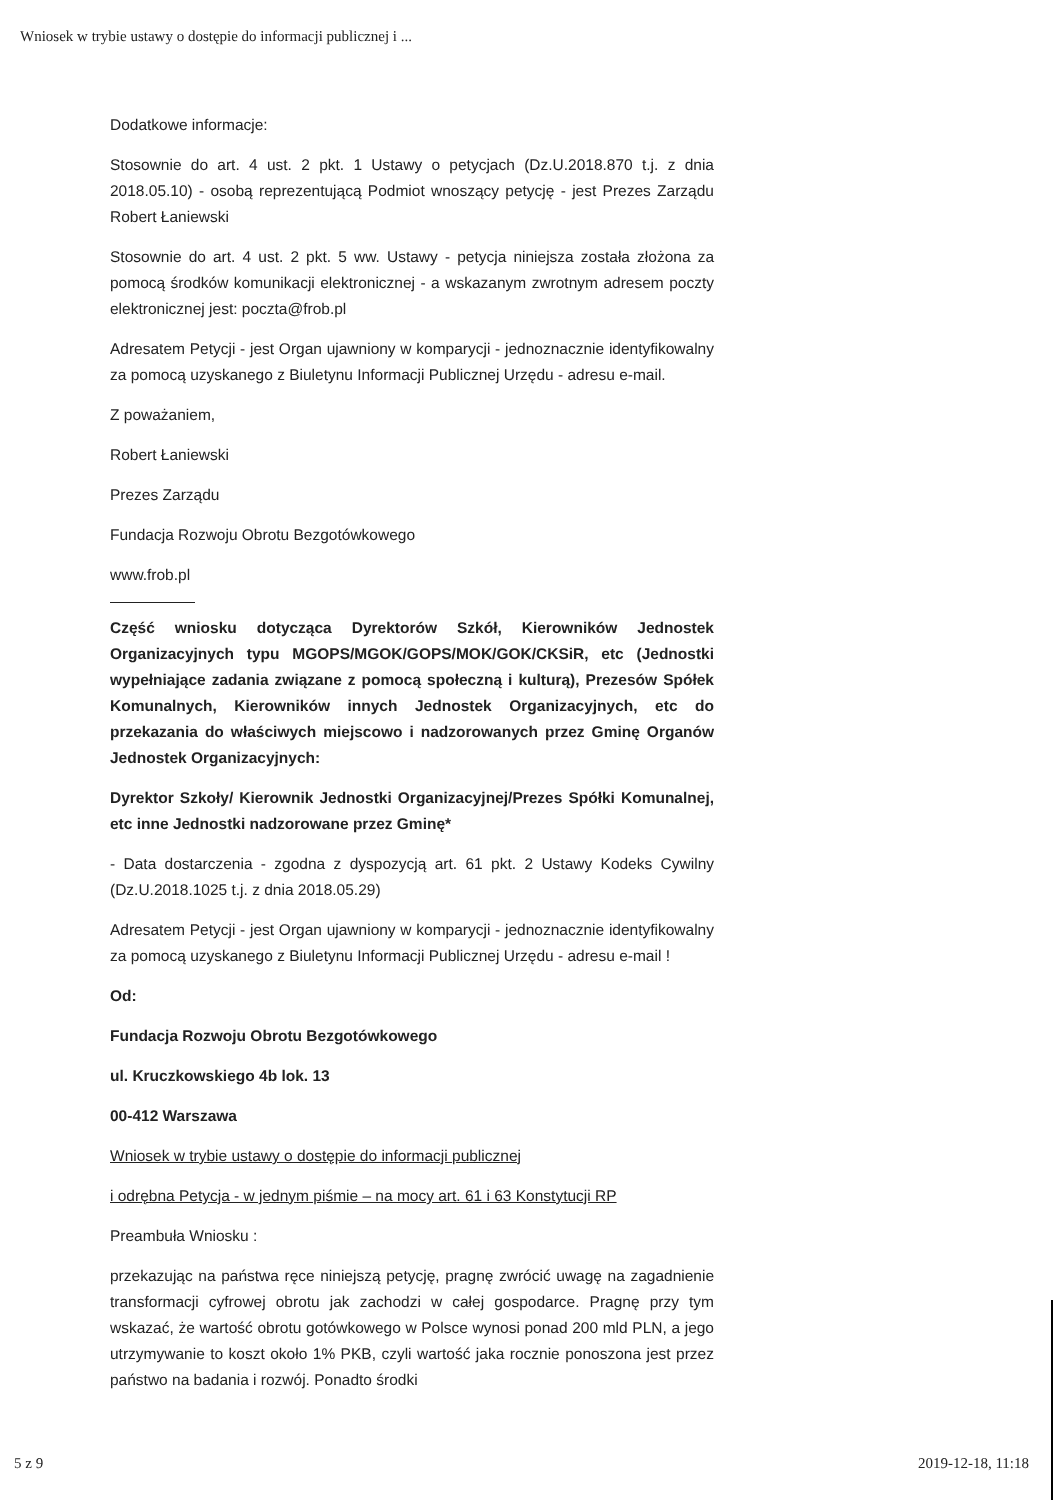Wniosek w trybie ustawy o dostępie do informacji publicznej i ...
Dodatkowe informacje:
Stosownie do art. 4 ust. 2 pkt. 1 Ustawy o petycjach (Dz.U.2018.870 t.j. z dnia 2018.05.10) - osobą reprezentującą Podmiot wnoszący petycję - jest Prezes Zarządu Robert Łaniewski
Stosownie do art. 4 ust. 2 pkt. 5 ww. Ustawy - petycja niniejsza została złożona za pomocą środków komunikacji elektronicznej - a wskazanym zwrotnym adresem poczty elektronicznej jest: poczta@frob.pl
Adresatem Petycji - jest Organ ujawniony w komparycji - jednoznacznie identyfikowalny za pomocą uzyskanego z Biuletynu Informacji Publicznej Urzędu - adresu e-mail.
Z poważaniem,
Robert Łaniewski
Prezes Zarządu
Fundacja Rozwoju Obrotu Bezgotówkowego
www.frob.pl
Część wniosku dotycząca Dyrektorów Szkół, Kierowników Jednostek Organizacyjnych typu MGOPS/MGOK/GOPS/MOK/GOK/CKSiR, etc (Jednostki wypełniające zadania związane z pomocą społeczną i kulturą), Prezesów Spółek Komunalnych, Kierowników innych Jednostek Organizacyjnych, etc do przekazania do właściwych miejscowo i nadzorowanych przez Gminę Organów Jednostek Organizacyjnych:
Dyrektor Szkoły/ Kierownik Jednostki Organizacyjnej/Prezes Spółki Komunalnej, etc inne Jednostki nadzorowane przez Gminę*
- Data dostarczenia - zgodna z dyspozycją art. 61 pkt. 2 Ustawy Kodeks Cywilny (Dz.U.2018.1025 t.j. z dnia 2018.05.29)
Adresatem Petycji - jest Organ ujawniony w komparycji - jednoznacznie identyfikowalny za pomocą uzyskanego z Biuletynu Informacji Publicznej Urzędu - adresu e-mail !
Od:
Fundacja Rozwoju Obrotu Bezgotówkowego
ul. Kruczkowskiego 4b lok. 13
00-412 Warszawa
Wniosek w trybie ustawy o dostępie do informacji publicznej
i odrębna Petycja - w jednym piśmie – na mocy art. 61 i 63 Konstytucji RP
Preambuła Wniosku :
przekazując na państwa ręce niniejszą petycję, pragnę zwrócić uwagę na zagadnienie transformacji cyfrowej obrotu jak zachodzi w całej gospodarce. Pragnę przy tym wskazać, że wartość obrotu gotówkowego w Polsce wynosi ponad 200 mld PLN, a jego utrzymywanie to koszt około 1% PKB, czyli wartość jaka rocznie ponoszona jest przez państwo na badania i rozwój. Ponadto środki
5 z 9 2019-12-18, 11:18